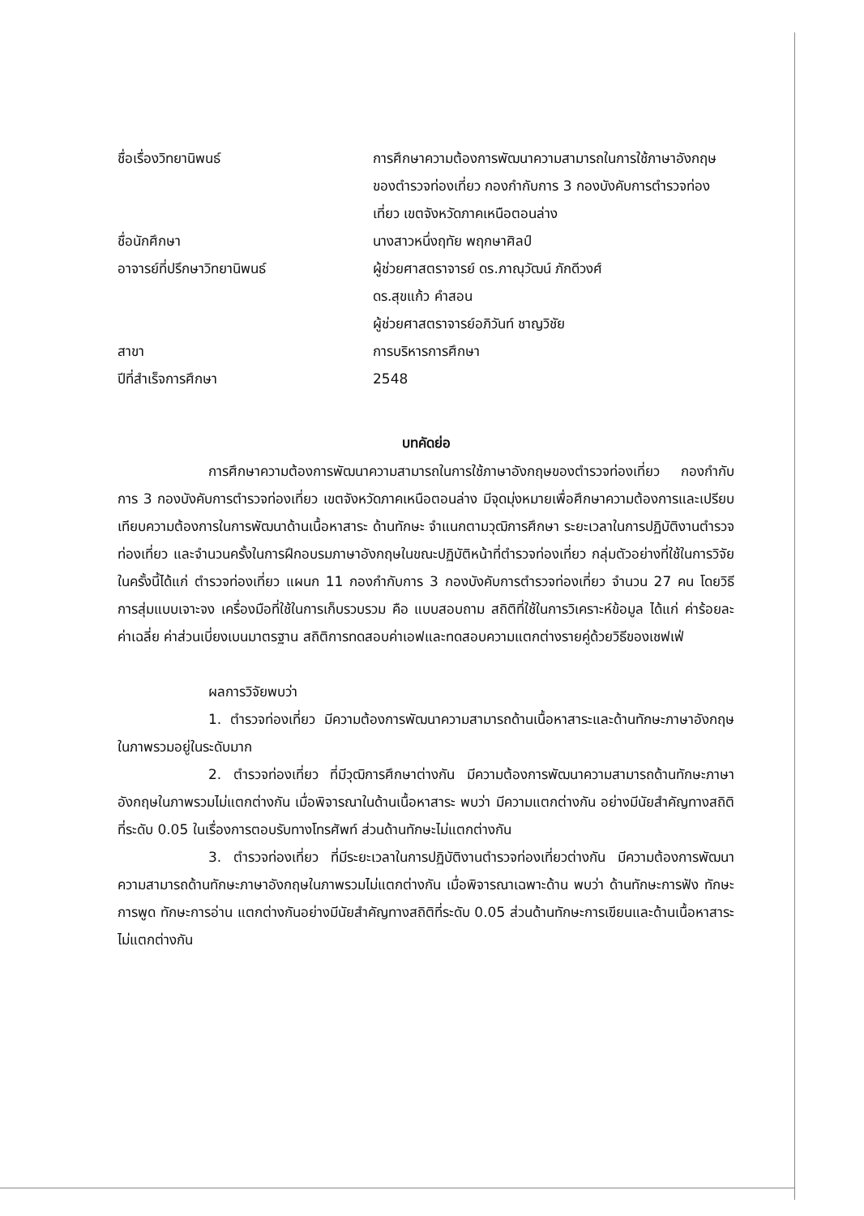ชื่อเรื่องวิทยานิพนธ์ การศึกษาความต้องการพัฒนาความสามารถในการใช้ภาษาอังกฤษของตำรวจท่องเที่ยว กองกำกับการ 3 กองบังคับการตำรวจท่องเที่ยว เขตจังหวัดภาคเหนือตอนล่าง
ชื่อนักศึกษา นางสาวหนึ่งฤทัย พฤกษาศิลป์
อาจารย์ที่ปรึกษาวิทยานิพนธ์ ผู้ช่วยศาสตราจารย์ ดร.ภาณุวัฒน์ ภักดีวงศ์
ดร.สุขแก้ว คำสอน
ผู้ช่วยศาสตราจารย์อภิวันท์ ชาญวิชัย
สาขา การบริหารการศึกษา
ปีที่สำเร็จการศึกษา 2548
บทคัดย่อ
การศึกษาความต้องการพัฒนาความสามารถในการใช้ภาษาอังกฤษของตำรวจท่องเที่ยว กองกำกับการ 3 กองบังคับการตำรวจท่องเที่ยว เขตจังหวัดภาคเหนือตอนล่าง มีจุดมุ่งหมายเพื่อศึกษาความต้องการและเปรียบเทียบความต้องการในการพัฒนาด้านเนื้อหาสาระ ด้านทักษะ จำแนกตามวุฒิการศึกษา ระยะเวลาในการปฏิบัติงานตำรวจท่องเที่ยว และจำนวนครั้งในการฝึกอบรมภาษาอังกฤษในขณะปฏิบัติหน้าที่ตำรวจท่องเที่ยว กลุ่มตัวอย่างที่ใช้ในการวิจัยในครั้งนี้ได้แก่ ตำรวจท่องเที่ยว แผนก 11 กองกำกับการ 3 กองบังคับการตำรวจท่องเที่ยว จำนวน 27 คน โดยวิธีการสุ่มแบบเจาะจง เครื่องมือที่ใช้ในการเก็บรวบรวม คือ แบบสอบถาม สถิติที่ใช้ในการวิเคราะห์ข้อมูล ได้แก่ ค่าร้อยละ ค่าเฉลี่ย ค่าส่วนเบี่ยงเบนมาตรฐาน สถิติการทดสอบค่าเอฟและทดสอบความแตกต่างรายคู่ด้วยวิธีของเชฟเฟ่
ผลการวิจัยพบว่า
1. ตำรวจท่องเที่ยว มีความต้องการพัฒนาความสามารถด้านเนื้อหาสาระและด้านทักษะภาษาอังกฤษ ในภาพรวมอยู่ในระดับมาก
2. ตำรวจท่องเที่ยว ที่มีวุฒิการศึกษาต่างกัน มีความต้องการพัฒนาความสามารถด้านทักษะภาษาอังกฤษในภาพรวมไม่แตกต่างกัน เมื่อพิจารณาในด้านเนื้อหาสาระ พบว่า มีความแตกต่างกัน อย่างมีนัยสำคัญทางสถิติที่ระดับ 0.05 ในเรื่องการตอบรับทางโทรศัพท์ ส่วนด้านทักษะไม่แตกต่างกัน
3. ตำรวจท่องเที่ยว ที่มีระยะเวลาในการปฏิบัติงานตำรวจท่องเที่ยวต่างกัน มีความต้องการพัฒนาความสามารถด้านทักษะภาษาอังกฤษในภาพรวมไม่แตกต่างกัน เมื่อพิจารณาเฉพาะด้าน พบว่า ด้านทักษะการฟัง ทักษะการพูด ทักษะการอ่าน แตกต่างกันอย่างมีนัยสำคัญทางสถิติที่ระดับ 0.05 ส่วนด้านทักษะการเขียนและด้านเนื้อหาสาระไม่แตกต่างกัน